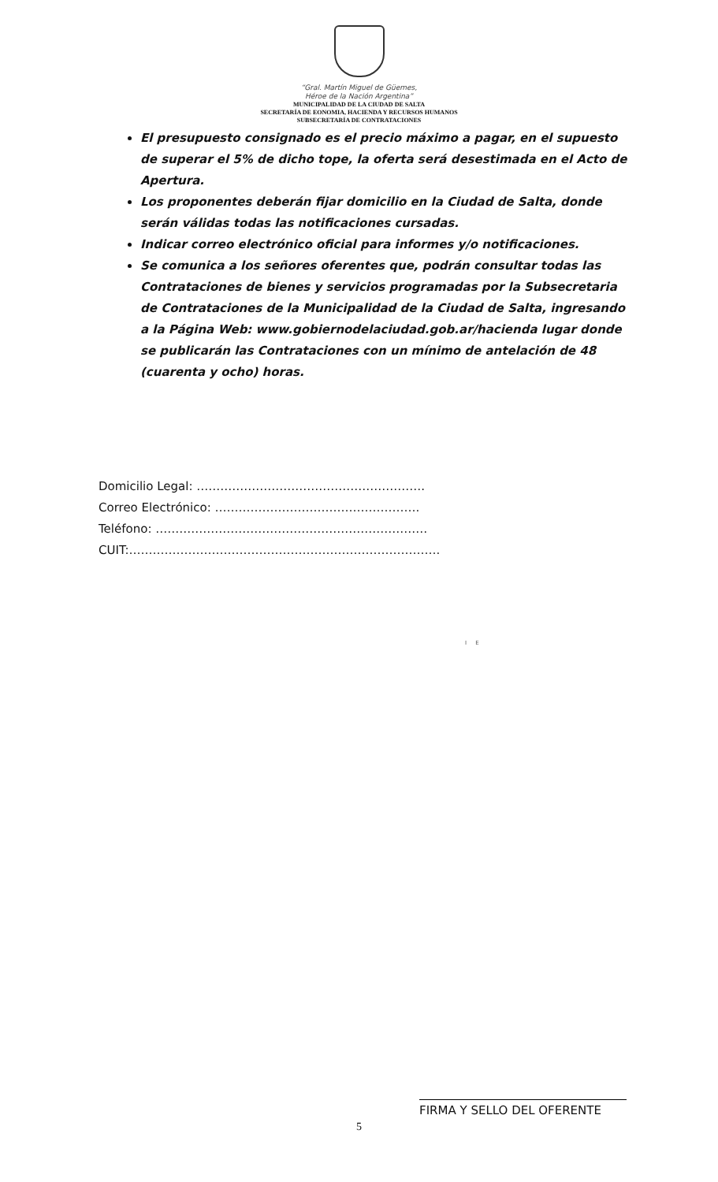“Gral. Martín Miguel de Güemes,
Héroe de la Nación Argentina”
MUNICIPALIDAD DE LA CIUDAD DE SALTA
SECRETARÍA DE EONOMIA, HACIENDA Y RECURSOS HUMANOS
SUBSECRETARÍA DE CONTRATACIONES
El presupuesto consignado es el precio máximo a pagar, en el supuesto de superar el 5% de dicho tope, la oferta será desestimada en el Acto de Apertura.
Los proponentes deberán fijar domicilio en la Ciudad de Salta, donde serán válidas todas las notificaciones cursadas.
Indicar correo electrónico oficial para informes y/o notificaciones.
Se comunica a los señores oferentes que, podrán consultar todas las Contrataciones de bienes y servicios programadas por la Subsecretaria de Contrataciones de la Municipalidad de la Ciudad de Salta, ingresando a la Página Web: www.gobiernodelaciudad.gob.ar/hacienda lugar donde se publicarán las Contrataciones con un mínimo de antelación de 48 (cuarenta y ocho) horas.
Domicilio Legal: ………………………………………………….
Correo Electrónico: …………………………………………….
Teléfono: ……………………………………………………………
CUIT:…………………………………………………………………….
I E
FIRMA Y SELLO DEL OFERENTE
5